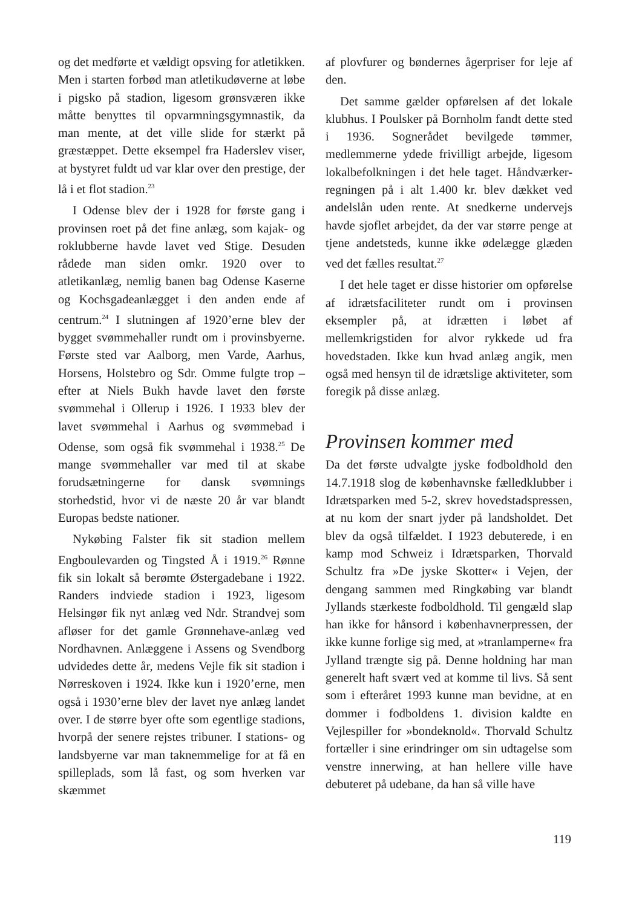og det medførte et vældigt opsving for atletikken. Men i starten forbød man atletikudøverne at løbe i pigsko på stadion, ligesom grønsværen ikke måtte benyttes til opvarmningsgymnastik, da man mente, at det ville slide for stærkt på græstæppet. Dette eksempel fra Haderslev viser, at bystyret fuldt ud var klar over den prestige, der lå i et flot stadion.<sup>23</sup>
I Odense blev der i 1928 for første gang i provinsen roet på det fine anlæg, som kajak- og roklubberne havde lavet ved Stige. Desuden rådede man siden omkr. 1920 over to atletikanlæg, nemlig banen bag Odense Kaserne og Kochsgadeanlægget i den anden ende af centrum.<sup>24</sup> I slutningen af 1920’erne blev der bygget svømmehaller rundt om i provinsbyerne. Første sted var Aalborg, men Varde, Aarhus, Horsens, Holstebro og Sdr. Omme fulgte trop – efter at Niels Bukh havde lavet den første svømmehal i Ollerup i 1926. I 1933 blev der lavet svømmehal i Aarhus og svømmebad i Odense, som også fik svømmehal i 1938.<sup>25</sup> De mange svømmehaller var med til at skabe forudsætningerne for dansk svømnings storhedstid, hvor vi de næste 20 år var blandt Europas bedste nationer.
Nykøbing Falster fik sit stadion mellem Engboulevarden og Tingsted Å i 1919.<sup>26</sup> Rønne fik sin lokalt så berømte Østergadebane i 1922. Randers indviede stadion i 1923, ligesom Helsingør fik nyt anlæg ved Ndr. Strandvej som afløser for det gamle Grønnehave-anlæg ved Nordhavnen. Anlæggene i Assens og Svendborg udvidedes dette år, medens Vejle fik sit stadion i Nørreskoven i 1924. Ikke kun i 1920’erne, men også i 1930’erne blev der lavet nye anlæg landet over. I de større byer ofte som egentlige stadions, hvorpå der senere rejstes tribuner. I stations- og landsbyerne var man taknemmelige for at få en spilleplads, som lå fast, og som hverken var skæmmet
af plovfurer og bøndernes ågerpriser for leje af den.
Det samme gælder opførelsen af det lokale klubhus. I Poulsker på Bornholm fandt dette sted i 1936. Sognerådet bevilgede tømmer, medlemmerne ydede frivilligt arbejde, ligesom lokalbefolkningen i det hele taget. Håndværker-regningen på i alt 1.400 kr. blev dækket ved andelslån uden rente. At snedkerne undervejs havde sjoflet arbejdet, da der var større penge at tjene andetsteds, kunne ikke ødelægge glæden ved det fælles resultat.<sup>27</sup>
I det hele taget er disse historier om opførelse af idrætsfaciliteter rundt om i provinsen eksempler på, at idrætten i løbet af mellemkrigstiden for alvor rykkede ud fra hovedstaden. Ikke kun hvad anlæg angik, men også med hensyn til de idrætslige aktiviteter, som foregik på disse anlæg.
Provinsen kommer med
Da det første udvalgte jyske fodboldhold den 14.7.1918 slog de københavnske fælledklubber i Idrætsparken med 5-2, skrev hovedstadspressen, at nu kom der snart jyder på landsholdet. Det blev da også tilfældet. I 1923 debuterede, i en kamp mod Schweiz i Idrætsparken, Thorvald Schultz fra »De jyske Skotter« i Vejen, der dengang sammen med Ringkøbing var blandt Jyllands stærkeste fodboldhold. Til gengæld slap han ikke for hånsord i københavnerpressen, der ikke kunne forlige sig med, at »tranlamperne« fra Jylland trængte sig på. Denne holdning har man generelt haft svært ved at komme til livs. Så sent som i efteråret 1993 kunne man bevidne, at en dommer i fodboldens 1. division kaldte en Vejlespiller for »bondeknold«. Thorvald Schultz fortæller i sine erindringer om sin udtagelse som venstre innerwing, at han hellere ville have debuteret på udebane, da han så ville have
119